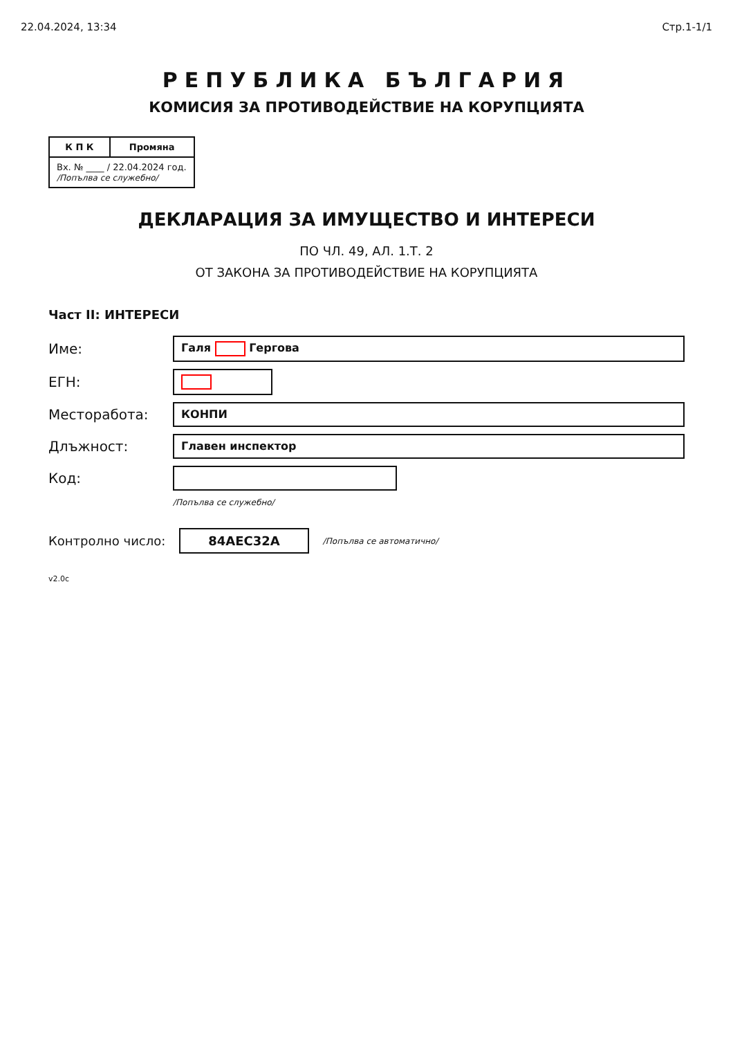22.04.2024, 13:34 Стр.1-1/1
РЕПУБЛИКА БЪЛГАРИЯ
КОМИСИЯ ЗА ПРОТИВОДЕЙСТВИЕ НА КОРУПЦИЯТА
| К П К | Промяна |
| --- | --- |
| Вх. № ____ / 22.04.2024 год. /Попълва се служебно/ | |
ДЕКЛАРАЦИЯ ЗА ИМУЩЕСТВО И ИНТЕРЕСИ
ПО ЧЛ. 49, АЛ. 1.Т. 2
ОТ ЗАКОНА ЗА ПРОТИВОДЕЙСТВИЕ НА КОРУПЦИЯТА
Част II: ИНТЕРЕСИ
Име:
Галя Гергова
ЕГН:
Месторабота:
КОНПИ
Длъжност:
Главен инспектор
Код:
/Попълва се служебно/
Контролно число: 84AEC32A /Попълва се автоматично/
v2.0c